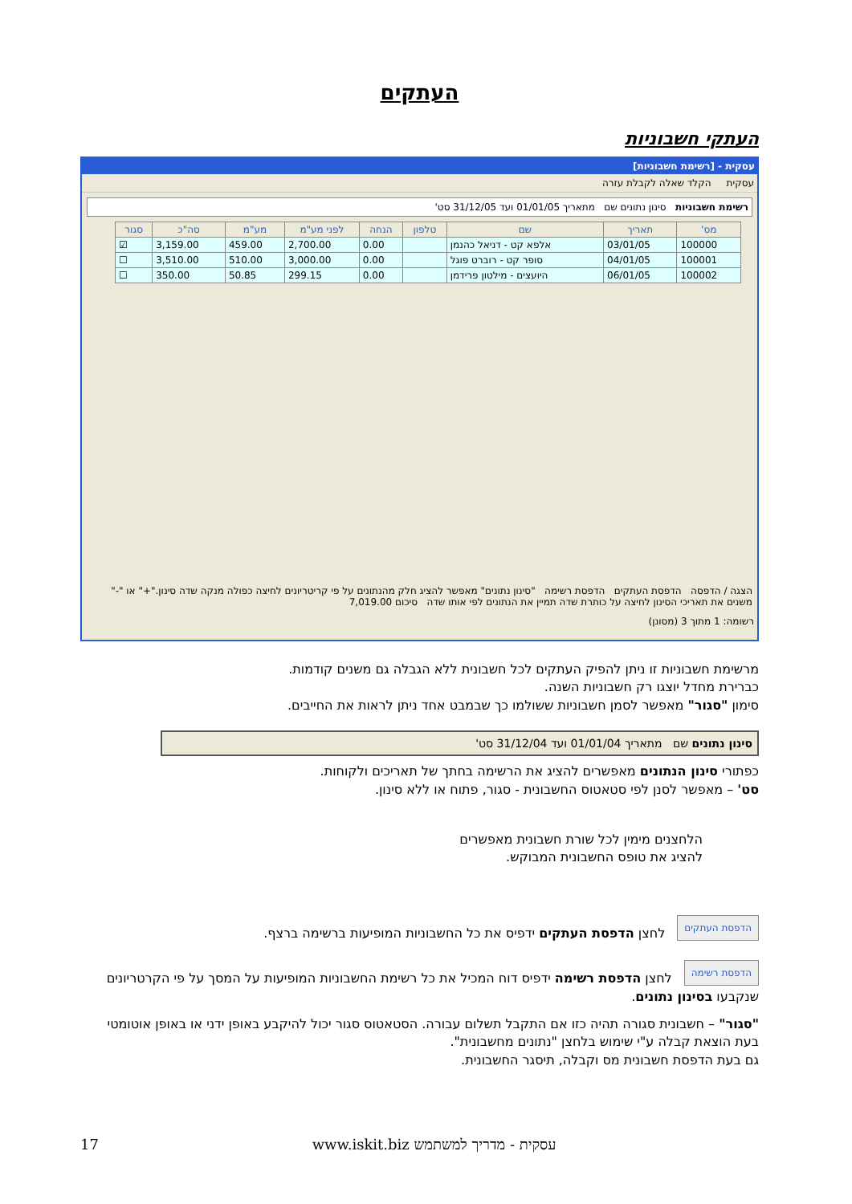העתקים
העתקי חשבוניות
עסקית - [רשימת חשבוניות]
עסקית הקלד שאלה לקבלת עזרה
רשימת חשבוניות סינון נתונים שם מתאריך 01/01/05 ועד 31/12/05 סט'
| מס' | תאריך | שם | טלפון | הנחה | לפני מע"מ | מע"מ | סה"כ | סגור |
| --- | --- | --- | --- | --- | --- | --- | --- | --- |
| 100000 | 03/01/05 | אלפא קט - דניאל כהנמן | | 0.00 | 2,700.00 | 459.00 | 3,159.00 | ☑ |
| 100001 | 04/01/05 | סופר קט - רוברט פוגל | | 0.00 | 3,000.00 | 510.00 | 3,510.00 | ☐ |
| 100002 | 06/01/05 | היועצים - מילטון פרידמן | | 0.00 | 299.15 | 50.85 | 350.00 | ☐ |
הצגה / הדפסה הדפסת העתקים הדפסת רשימה "סינון נתונים" מאפשר להציג חלק מהנתונים על פי קריטריונים לחיצה כפולה מנקה שדה סינון."+" או "-" משנים את תאריכי הסינון לחיצה על כותרת שדה תמיין את הנתונים לפי אותו שדה סיכום 7,019.00
רשומה: 1 מתוך 3 (מסונן)
מרשימת חשבוניות זו ניתן להפיק העתקים לכל חשבונית ללא הגבלה גם משנים קודמות.
כברירת מחדל יוצגו רק חשבוניות השנה.
סימון "סגור" מאפשר לסמן חשבוניות ששולמו כך שבמבט אחד ניתן לראות את החייבים.
סינון נתונים שם מתאריך 01/01/04 ועד 31/12/04 סט'
כפתורי סינון הנתונים מאפשרים להציג את הרשימה בחתך של תאריכים ולקוחות.
סט' – מאפשר לסנן לפי סטאטוס החשבונית - סגור, פתוח או ללא סינון.
הלחצנים מימין לכל שורת חשבונית מאפשרים
להציג את טופס החשבונית המבוקש.
הדפסת העתקים
לחצן הדפסת העתקים ידפיס את כל החשבוניות המופיעות ברשימה ברצף.
הדפסת רשימה
לחצן הדפסת רשימה ידפיס דוח המכיל את כל רשימת החשבוניות המופיעות על המסך על פי הקרטריונים שנקבעו בסינון נתונים.
"סגור" – חשבונית סגורה תהיה כזו אם התקבל תשלום עבורה. הסטאטוס סגור יכול להיקבע באופן ידני או באופן אוטומטי בעת הוצאת קבלה ע"י שימוש בלחצן "נתונים מחשבונית".
גם בעת הדפסת חשבונית מס וקבלה, תיסגר החשבונית.
17 www.iskit.biz עסקית - מדריך למשתמש